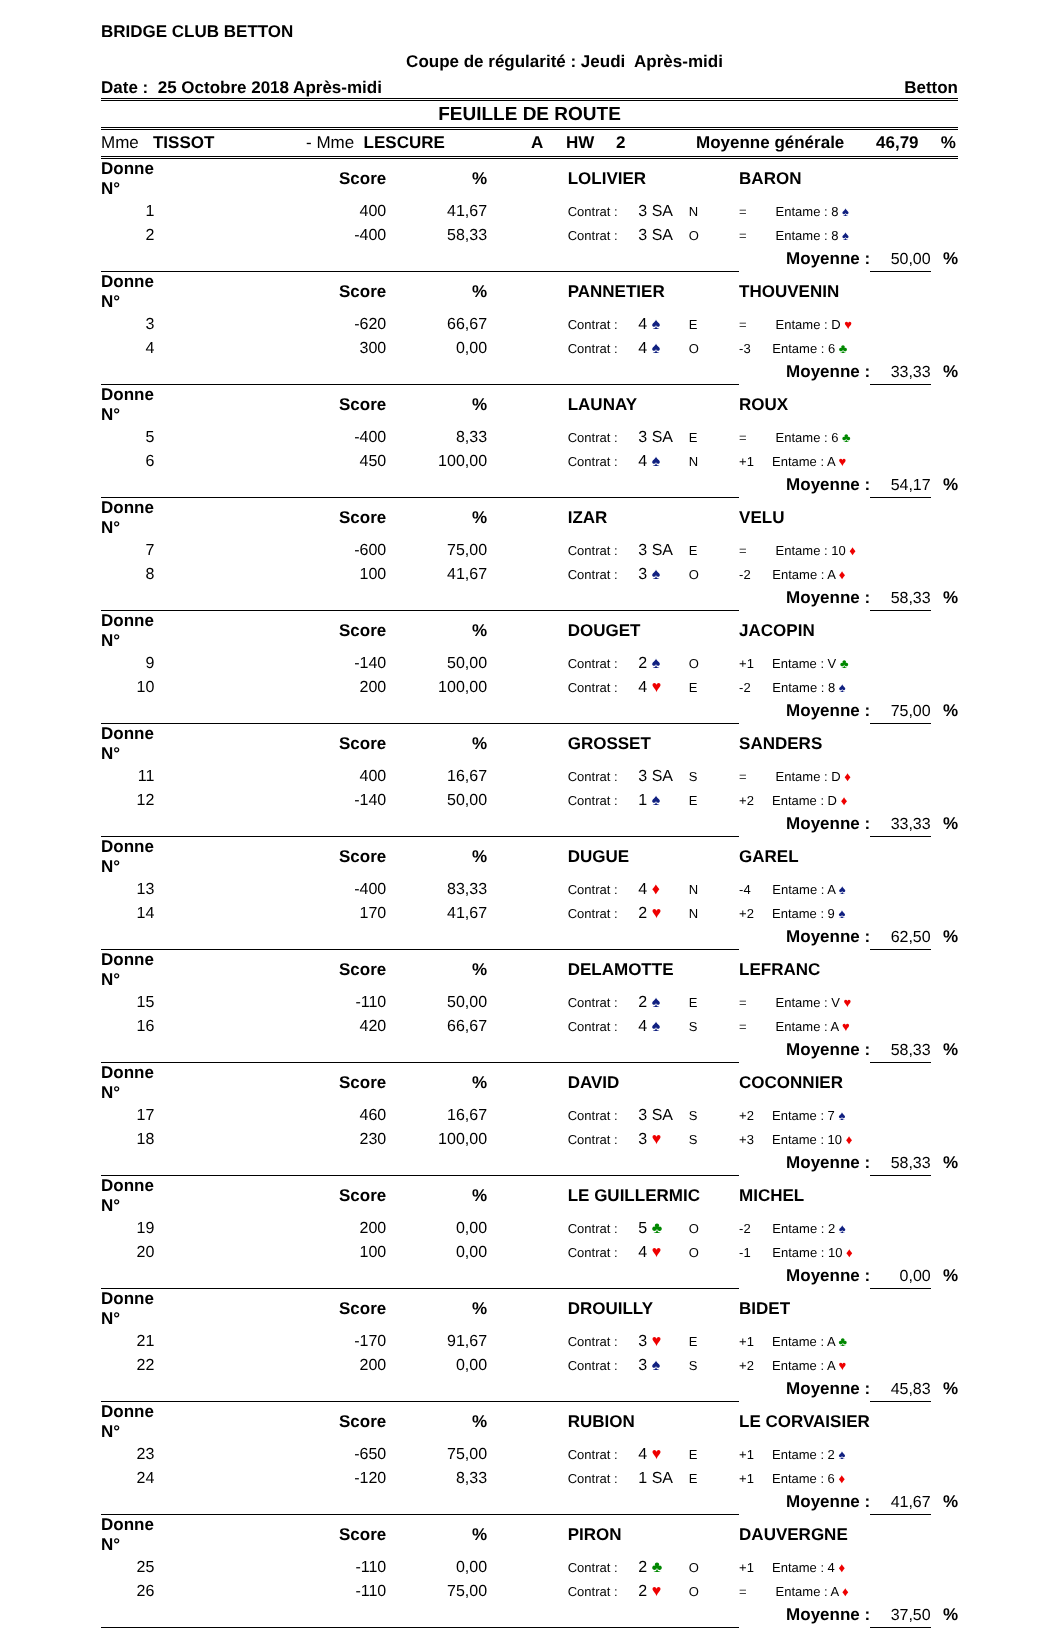BRIDGE CLUB BETTON
Coupe de régularité : Jeudi Après-midi
Date : 25 Octobre 2018 Après-midi Betton
FEUILLE DE ROUTE
Mme TISSOT - Mme LESCURE A HW 2 Moyenne générale 46,79 %
| Donne N° | | Score | | % | | LOLIVIER | | | BARON | | |
| --- | --- | --- | --- | --- | --- | --- | --- | --- | --- | --- | --- |
| 1 | | 400 | | 41,67 | | Contrat : | 3 SA | N | = Entame : 8 ♠ | | |
| 2 | | -400 | | 58,33 | | Contrat : | 3 SA | O | = Entame : 8 ♠ | | |
| | | | | | | | | | Moyenne : | 50,00 | % |
| Donne N° | | Score | | % | | PANNETIER | | | THOUVENIN | | |
| 3 | | -620 | | 66,67 | | Contrat : | 4 ♠ | E | = Entame : D ♥ | | |
| 4 | | 300 | | 0,00 | | Contrat : | 4 ♠ | O | -3 Entame : 6 ♣ | | |
| | | | | | | | | | Moyenne : | 33,33 | % |
| Donne N° | | Score | | % | | LAUNAY | | | ROUX | | |
| 5 | | -400 | | 8,33 | | Contrat : | 3 SA | E | = Entame : 6 ♣ | | |
| 6 | | 450 | | 100,00 | | Contrat : | 4 ♠ | N | +1 Entame : A ♥ | | |
| | | | | | | | | | Moyenne : | 54,17 | % |
| Donne N° | | Score | | % | | IZAR | | | VELU | | |
| 7 | | -600 | | 75,00 | | Contrat : | 3 SA | E | = Entame : 10 ♦ | | |
| 8 | | 100 | | 41,67 | | Contrat : | 3 ♠ | O | -2 Entame : A ♦ | | |
| | | | | | | | | | Moyenne : | 58,33 | % |
| Donne N° | | Score | | % | | DOUGET | | | JACOPIN | | |
| 9 | | -140 | | 50,00 | | Contrat : | 2 ♠ | O | +1 Entame : V ♣ | | |
| 10 | | 200 | | 100,00 | | Contrat : | 4 ♥ | E | -2 Entame : 8 ♠ | | |
| | | | | | | | | | Moyenne : | 75,00 | % |
| Donne N° | | Score | | % | | GROSSET | | | SANDERS | | |
| 11 | | 400 | | 16,67 | | Contrat : | 3 SA | S | = Entame : D ♦ | | |
| 12 | | -140 | | 50,00 | | Contrat : | 1 ♠ | E | +2 Entame : D ♦ | | |
| | | | | | | | | | Moyenne : | 33,33 | % |
| Donne N° | | Score | | % | | DUGUE | | | GAREL | | |
| 13 | | -400 | | 83,33 | | Contrat : | 4 ♦ | N | -4 Entame : A ♠ | | |
| 14 | | 170 | | 41,67 | | Contrat : | 2 ♥ | N | +2 Entame : 9 ♠ | | |
| | | | | | | | | | Moyenne : | 62,50 | % |
| Donne N° | | Score | | % | | DELAMOTTE | | | LEFRANC | | |
| 15 | | -110 | | 50,00 | | Contrat : | 2 ♠ | E | = Entame : V ♥ | | |
| 16 | | 420 | | 66,67 | | Contrat : | 4 ♠ | S | = Entame : A ♥ | | |
| | | | | | | | | | Moyenne : | 58,33 | % |
| Donne N° | | Score | | % | | DAVID | | | COCONNIER | | |
| 17 | | 460 | | 16,67 | | Contrat : | 3 SA | S | +2 Entame : 7 ♠ | | |
| 18 | | 230 | | 100,00 | | Contrat : | 3 ♥ | S | +3 Entame : 10 ♦ | | |
| | | | | | | | | | Moyenne : | 58,33 | % |
| Donne N° | | Score | | % | | LE GUILLERMIC | | | MICHEL | | |
| 19 | | 200 | | 0,00 | | Contrat : | 5 ♣ | O | -2 Entame : 2 ♠ | | |
| 20 | | 100 | | 0,00 | | Contrat : | 4 ♥ | O | -1 Entame : 10 ♦ | | |
| | | | | | | | | | Moyenne : | 0,00 | % |
| Donne N° | | Score | | % | | DROUILLY | | | BIDET | | |
| 21 | | -170 | | 91,67 | | Contrat : | 3 ♥ | E | +1 Entame : A ♣ | | |
| 22 | | 200 | | 0,00 | | Contrat : | 3 ♠ | S | +2 Entame : A ♥ | | |
| | | | | | | | | | Moyenne : | 45,83 | % |
| Donne N° | | Score | | % | | RUBION | | | LE CORVAISIER | | |
| 23 | | -650 | | 75,00 | | Contrat : | 4 ♥ | E | +1 Entame : 2 ♠ | | |
| 24 | | -120 | | 8,33 | | Contrat : | 1 SA | E | +1 Entame : 6 ♦ | | |
| | | | | | | | | | Moyenne : | 41,67 | % |
| Donne N° | | Score | | % | | PIRON | | | DAUVERGNE | | |
| 25 | | -110 | | 0,00 | | Contrat : | 2 ♣ | O | +1 Entame : 4 ♦ | | |
| 26 | | -110 | | 75,00 | | Contrat : | 2 ♥ | O | = Entame : A ♦ | | |
| | | | | | | | | | Moyenne : | 37,50 | % |